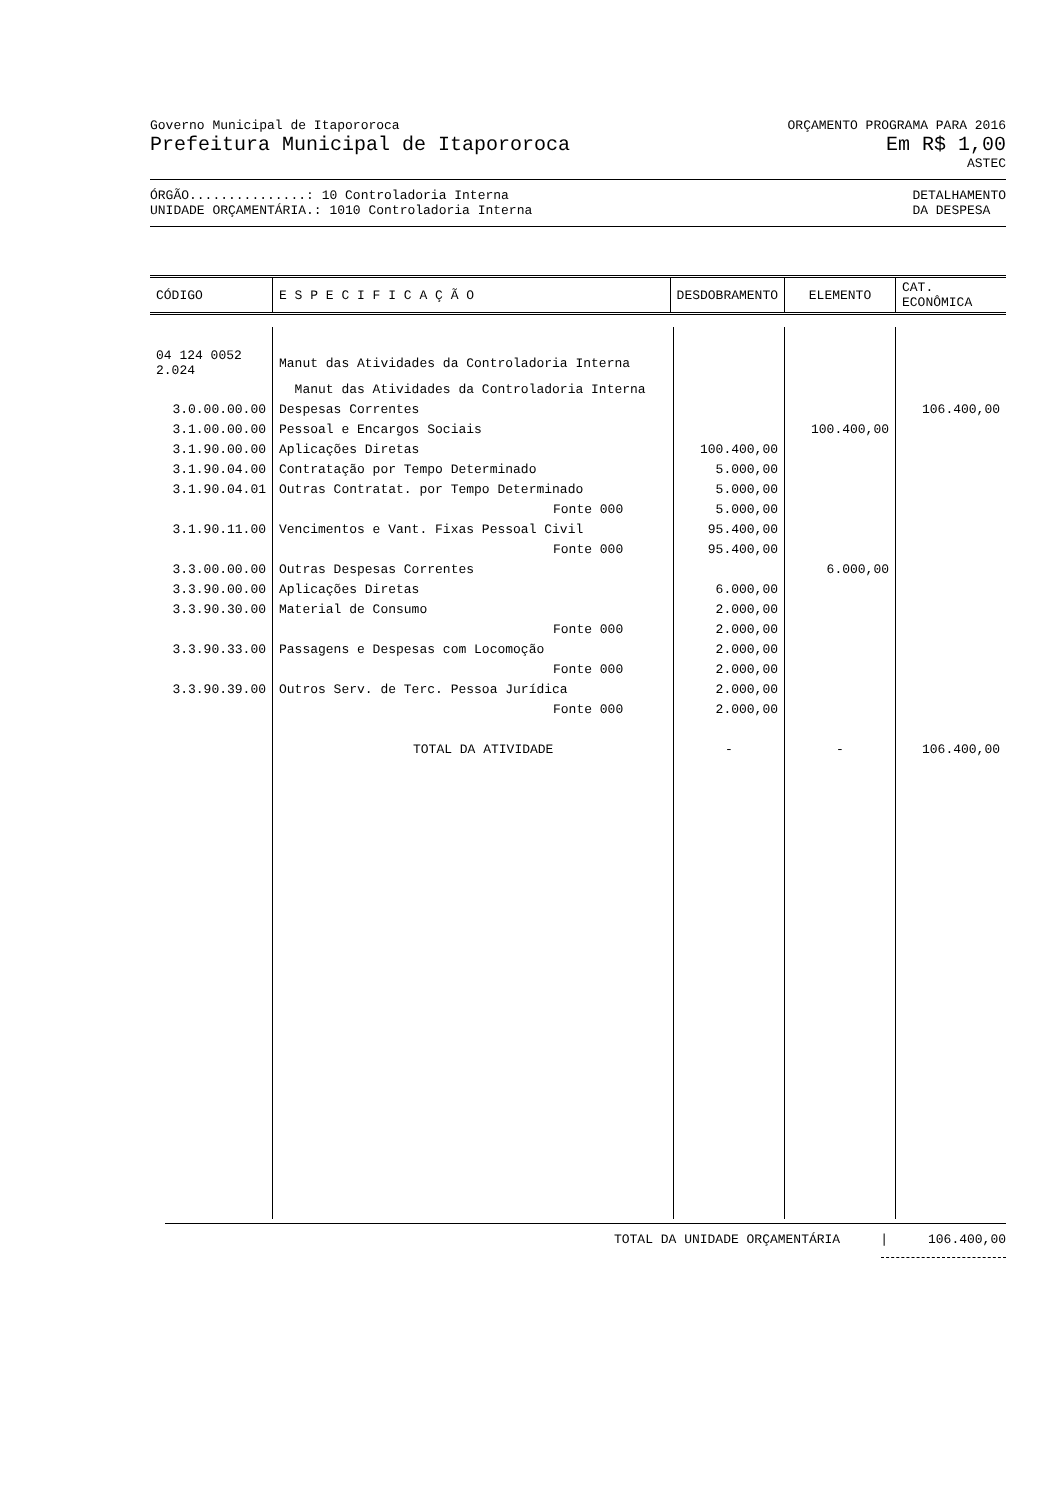Governo Municipal de Itapororoca
Prefeitura Municipal de Itapororoca
ORÇAMENTO PROGRAMA PARA 2016
Em R$ 1,00
ASTEC
ÓRGÃO...............: 10 Controladoria Interna
UNIDADE ORÇAMENTÁRIA.: 1010 Controladoria Interna
DETALHAMENTO
DA DESPESA
| CÓDIGO | E S P E C I F I C A Ç Ã O | DESDOBRAMENTO | ELEMENTO | CAT. ECONÔMICA |
| --- | --- | --- | --- | --- |
| 04 124 0052 2.024 | Manut das Atividades da Controladoria Interna | | | |
| | Manut das Atividades da Controladoria Interna | | | |
| 3.0.00.00.00 | Despesas Correntes | | | 106.400,00 |
| 3.1.00.00.00 | Pessoal e Encargos Sociais | | 100.400,00 | |
| 3.1.90.00.00 | Aplicações Diretas | 100.400,00 | | |
| 3.1.90.04.00 | Contratação por Tempo Determinado | 5.000,00 | | |
| 3.1.90.04.01 | Outras Contratat. por Tempo Determinado | 5.000,00 | | |
| | Fonte 000 | 5.000,00 | | |
| 3.1.90.11.00 | Vencimentos e Vant. Fixas Pessoal Civil | 95.400,00 | | |
| | Fonte 000 | 95.400,00 | | |
| 3.3.00.00.00 | Outras Despesas Correntes | | 6.000,00 | |
| 3.3.90.00.00 | Aplicações Diretas | 6.000,00 | | |
| 3.3.90.30.00 | Material de Consumo | 2.000,00 | | |
| | Fonte 000 | 2.000,00 | | |
| 3.3.90.33.00 | Passagens e Despesas com Locomoção | 2.000,00 | | |
| | Fonte 000 | 2.000,00 | | |
| 3.3.90.39.00 | Outros Serv. de Terc. Pessoa Jurídica | 2.000,00 | | |
| | Fonte 000 | 2.000,00 | | |
| | TOTAL DA ATIVIDADE | - | - | 106.400,00 |
TOTAL DA UNIDADE ORÇAMENTÁRIA | 106.400,00